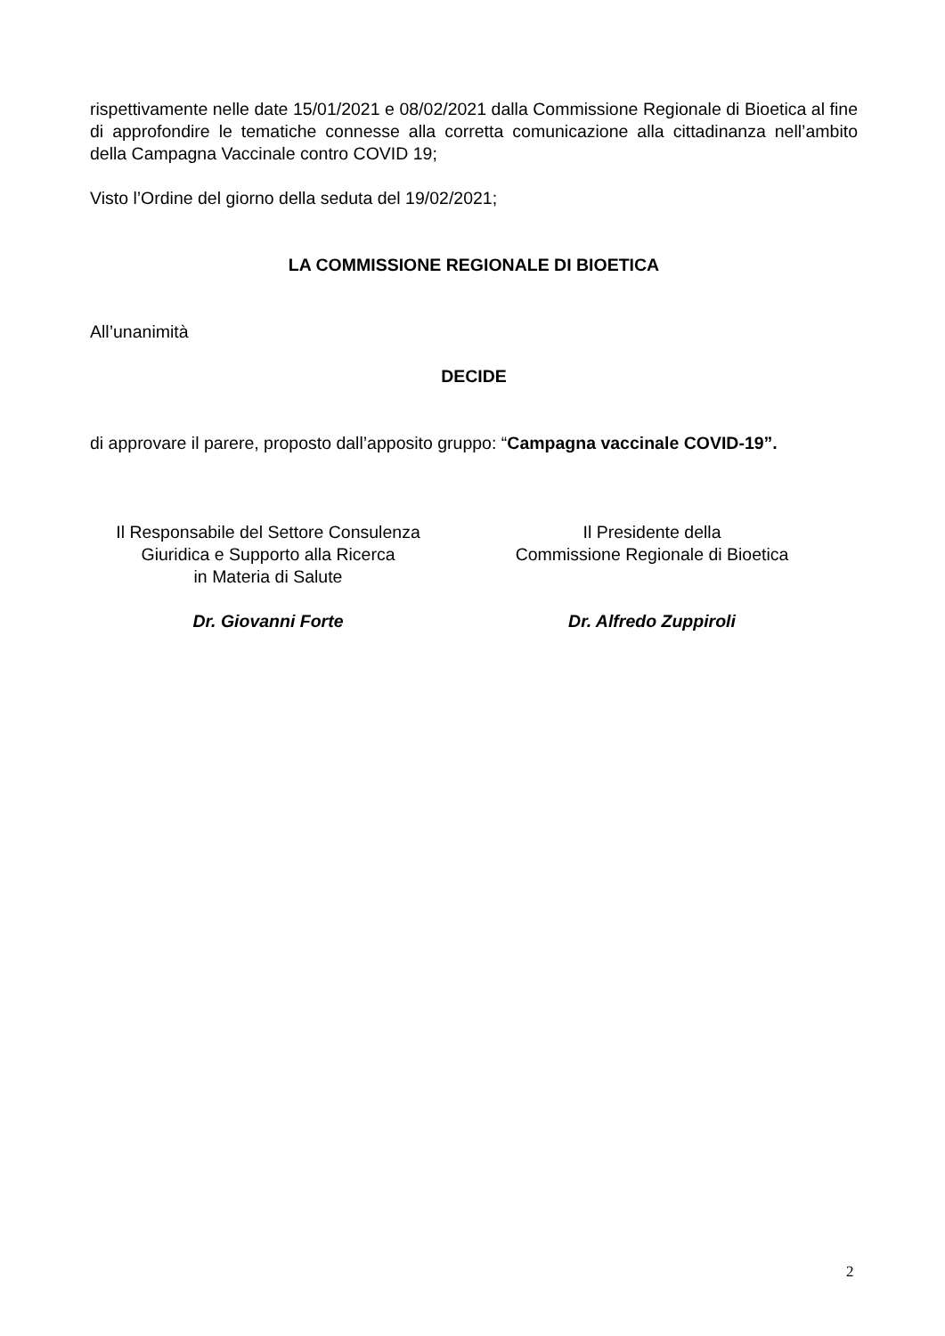rispettivamente nelle date 15/01/2021 e 08/02/2021 dalla Commissione Regionale di Bioetica al fine di approfondire le tematiche connesse alla corretta comunicazione alla cittadinanza nell’ambito della Campagna Vaccinale contro COVID 19;
Visto l’Ordine del giorno della seduta del 19/02/2021;
LA COMMISSIONE REGIONALE DI BIOETICA
All’unanimità
DECIDE
di approvare il parere, proposto dall’apposito gruppo: “Campagna vaccinale COVID-19”.
Il Responsabile del Settore Consulenza
Giuridica e Supporto alla Ricerca
in Materia di Salute
Dr. Giovanni Forte
Il Presidente della
Commissione Regionale di Bioetica
Dr. Alfredo Zuppiroli
2